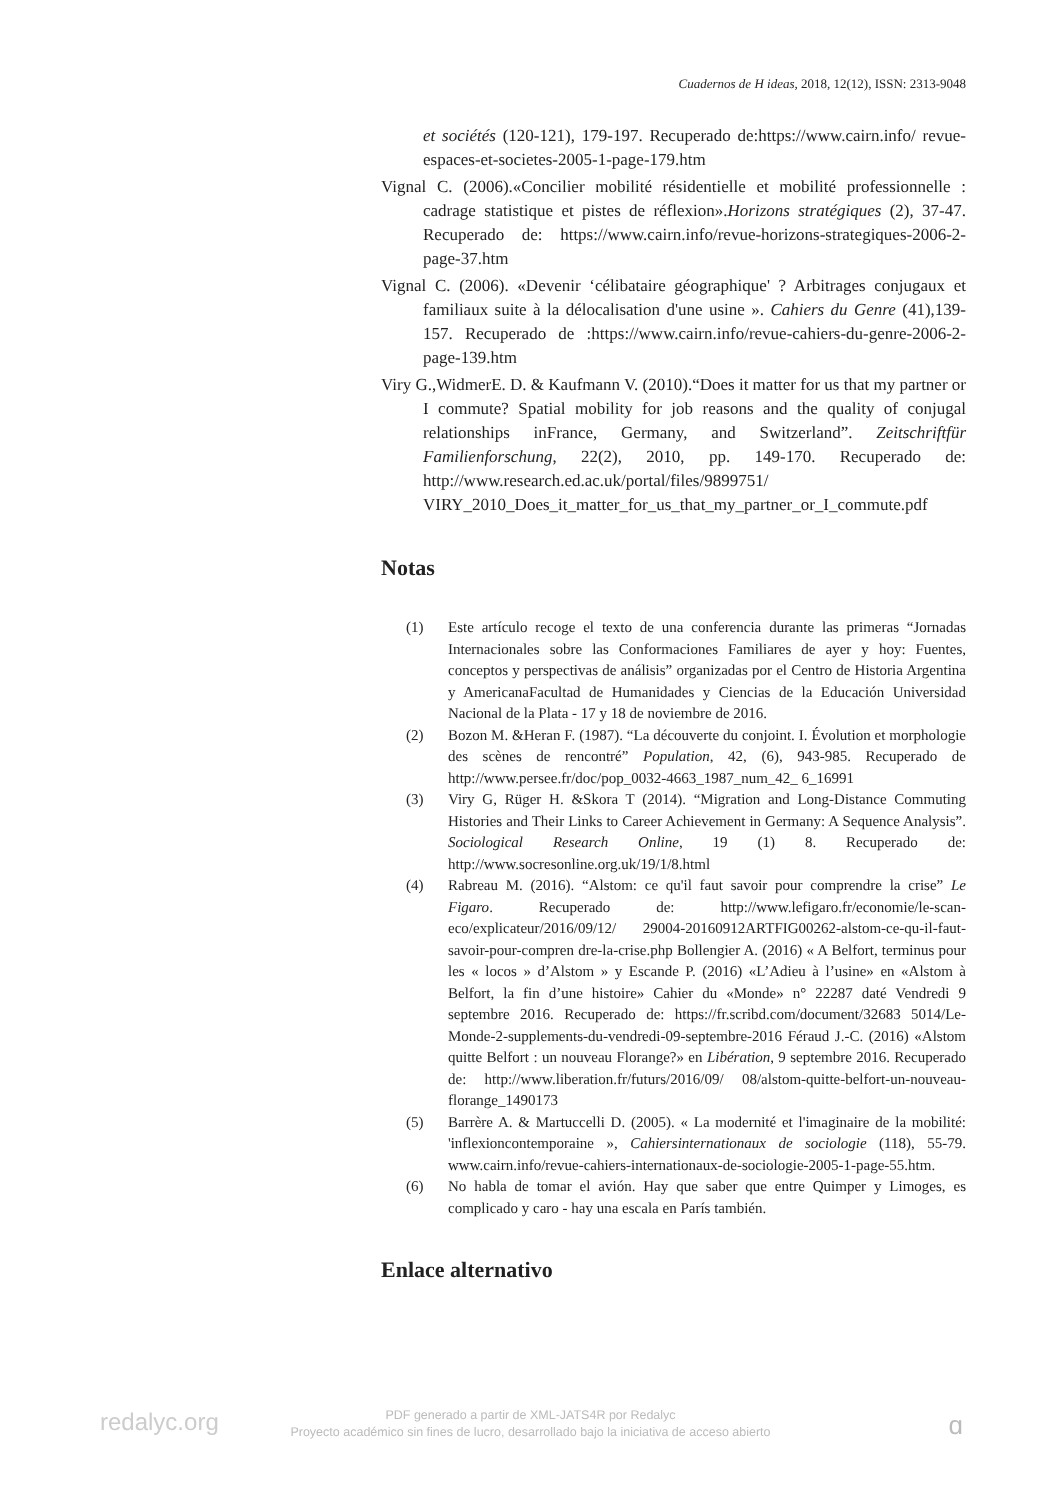Cuadernos de H ideas, 2018, 12(12), ISSN: 2313-9048
et sociétés (120-121), 179-197. Recuperado de:https://www.cairn.info/ revue-espaces-et-societes-2005-1-page-179.htm
Vignal C. (2006).«Concilier mobilité résidentielle et mobilité professionnelle : cadrage statistique et pistes de réflexion».Horizons stratégiques (2), 37-47. Recuperado de: https://www.cairn.info/revue-horizons-strategiques-2006-2-page-37.htm
Vignal C. (2006). «Devenir ‘célibataire géographique' ? Arbitrages conjugaux et familiaux suite à la délocalisation d'une usine ». Cahiers du Genre (41),139-157. Recuperado de :https://www.cairn.info/revue-cahiers-du-genre-2006-2-page-139.htm
Viry G.,WidmerE. D. & Kaufmann V. (2010).“Does it matter for us that my partner or I commute? Spatial mobility for job reasons and the quality of conjugal relationships inFrance, Germany, and Switzerland”. Zeitschriftfür Familienforschung, 22(2), 2010, pp. 149-170. Recuperado de: http://www.research.ed.ac.uk/portal/files/9899751/ VIRY_2010_Does_it_matter_for_us_that_my_partner_or_I_commute.pdf
Notas
(1) Este artículo recoge el texto de una conferencia durante las primeras “Jornadas Internacionales sobre las Conformaciones Familiares de ayer y hoy: Fuentes, conceptos y perspectivas de análisis” organizadas por el Centro de Historia Argentina y AmericanaFacultad de Humanidades y Ciencias de la Educación Universidad Nacional de la Plata - 17 y 18 de noviembre de 2016.
(2) Bozon M. &Heran F. (1987). “La découverte du conjoint. I. Évolution et morphologie des scènes de rencontré” Population, 42, (6), 943-985. Recuperado de http://www.persee.fr/doc/pop_0032-4663_1987_num_42_ 6_16991
(3) Viry G, Rüger H. &Skora T (2014). “Migration and Long-Distance Commuting Histories and Their Links to Career Achievement in Germany: A Sequence Analysis”. Sociological Research Online, 19 (1) 8. Recuperado de: http://www.socresonline.org.uk/19/1/8.html
(4) Rabreau M. (2016). “Alstom: ce qu'il faut savoir pour comprendre la crise” Le Figaro. Recuperado de: http://www.lefigaro.fr/economie/le-scan-eco/explicateur/2016/09/12/ 29004-20160912ARTFIG00262-alstom-ce-qu-il-faut-savoir-pour-compren dre-la-crise.php Bollengier A. (2016) « A Belfort, terminus pour les « locos » d’Alstom » y Escande P. (2016) «L’Adieu à l’usine» en «Alstom à Belfort, la fin d’une histoire» Cahier du «Monde» n° 22287 daté Vendredi 9 septembre 2016. Recuperado de: https://fr.scribd.com/document/32683 5014/Le-Monde-2-supplements-du-vendredi-09-septembre-2016 Féraud J.-C. (2016) «Alstom quitte Belfort : un nouveau Florange?» en Libération, 9 septembre 2016. Recuperado de: http://www.liberation.fr/futurs/2016/09/ 08/alstom-quitte-belfort-un-nouveau-florange_1490173
(5) Barrère A. & Martuccelli D. (2005). « La modernité et l'imaginaire de la mobilité: 'inflexioncontemporaine », Cahiersinternationaux de sociologie (118), 55-79. www.cairn.info/revue-cahiers-internationaux-de-sociologie-2005-1-page-55.htm.
(6) No habla de tomar el avión. Hay que saber que entre Quimper y Limoges, es complicado y caro - hay una escala en París también.
Enlace alternativo
redalyc.org
PDF generado a partir de XML-JATS4R por Redalyc
Proyecto académico sin fines de lucro, desarrollado bajo la iniciativa de acceso abierto
ɑ